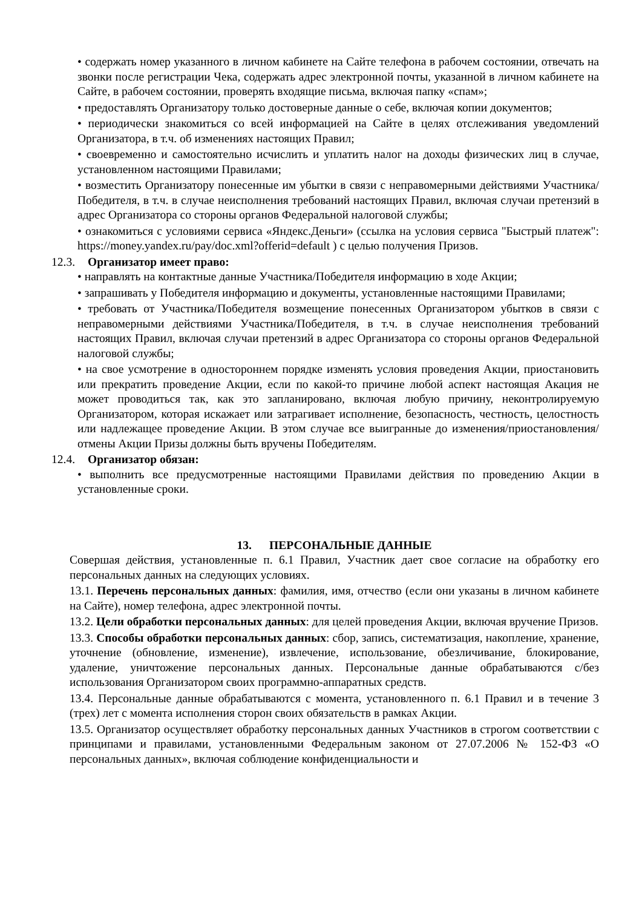• содержать номер указанного в личном кабинете на Сайте телефона в рабочем состоянии, отвечать на звонки после регистрации Чека, содержать адрес электронной почты, указанной в личном кабинете на Сайте, в рабочем состоянии, проверять входящие письма, включая папку «спам»;
• предоставлять Организатору только достоверные данные о себе, включая копии документов;
• периодически знакомиться со всей информацией на Сайте в целях отслеживания уведомлений Организатора, в т.ч. об изменениях настоящих Правил;
• своевременно и самостоятельно исчислить и уплатить налог на доходы физических лиц в случае, установленном настоящими Правилами;
• возместить Организатору понесенные им убытки в связи с неправомерными действиями Участника/Победителя, в т.ч. в случае неисполнения требований настоящих Правил, включая случаи претензий в адрес Организатора со стороны органов Федеральной налоговой службы;
• ознакомиться с условиями сервиса «Яндекс.Деньги» (ссылка на условия сервиса "Быстрый платеж": https://money.yandex.ru/pay/doc.xml?offerid=default ) с целью получения Призов.
12.3. Организатор имеет право:
• направлять на контактные данные Участника/Победителя информацию в ходе Акции;
• запрашивать у Победителя информацию и документы, установленные настоящими Правилами;
• требовать от Участника/Победителя возмещение понесенных Организатором убытков в связи с неправомерными действиями Участника/Победителя, в т.ч. в случае неисполнения требований настоящих Правил, включая случаи претензий в адрес Организатора со стороны органов Федеральной налоговой службы;
• на свое усмотрение в одностороннем порядке изменять условия проведения Акции, приостановить или прекратить проведение Акции, если по какой-то причине любой аспект настоящая Акация не может проводиться так, как это запланировано, включая любую причину, неконтролируемую Организатором, которая искажает или затрагивает исполнение, безопасность, честность, целостность или надлежащее проведение Акции. В этом случае все выигранные до изменения/приостановления/отмены Акции Призы должны быть вручены Победителям.
12.4. Организатор обязан:
• выполнить все предусмотренные настоящими Правилами действия по проведению Акции в установленные сроки.
13. ПЕРСОНАЛЬНЫЕ ДАННЫЕ
Совершая действия, установленные п. 6.1 Правил, Участник дает свое согласие на обработку его персональных данных на следующих условиях.
13.1. Перечень персональных данных: фамилия, имя, отчество (если они указаны в личном кабинете на Сайте), номер телефона, адрес электронной почты.
13.2. Цели обработки персональных данных: для целей проведения Акции, включая вручение Призов.
13.3. Способы обработки персональных данных: сбор, запись, систематизация, накопление, хранение, уточнение (обновление, изменение), извлечение, использование, обезличивание, блокирование, удаление, уничтожение персональных данных. Персональные данные обрабатываются с/без использования Организатором своих программно-аппаратных средств.
13.4. Персональные данные обрабатываются с момента, установленного п. 6.1 Правил и в течение 3 (трех) лет с момента исполнения сторон своих обязательств в рамках Акции.
13.5. Организатор осуществляет обработку персональных данных Участников в строгом соответствии с принципами и правилами, установленными Федеральным законом от 27.07.2006 № 152-ФЗ «О персональных данных», включая соблюдение конфиденциальности и